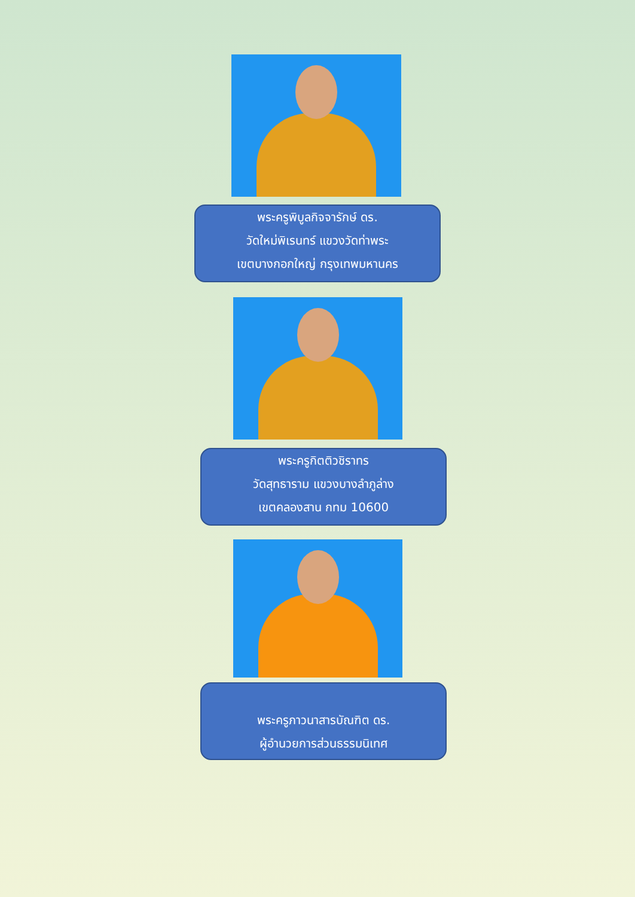พระครูพิบูลกิจจารักษ์ ดร.
วัดใหม่พิเรนทร์ แขวงวัดท่าพระ
เขตบางกอกใหญ่ กรุงเทพมหานคร
พระครูกิตติวชิราทร
วัดสุทธาราม แขวงบางลำภูล่าง
เขตคลองสาน กทม 10600
พระครูภาวนาสารบัณฑิต ดร.
ผู้อำนวยการส่วนธรรมนิเทศ